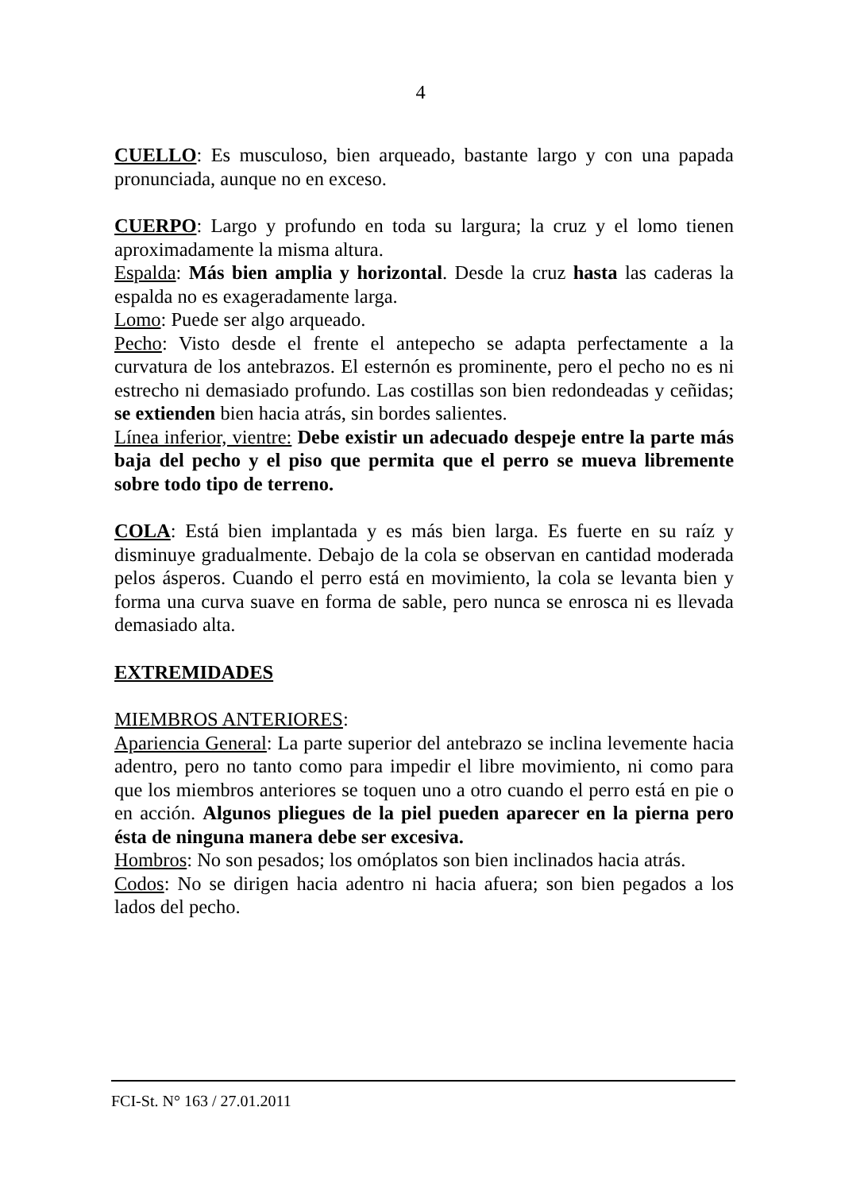4
CUELLO: Es musculoso, bien arqueado, bastante largo y con una papada pronunciada, aunque no en exceso.
CUERPO: Largo y profundo en toda su largura; la cruz y el lomo tienen aproximadamente la misma altura.
Espalda: Más bien amplia y horizontal. Desde la cruz hasta las caderas la espalda no es exageradamente larga.
Lomo: Puede ser algo arqueado.
Pecho: Visto desde el frente el antepecho se adapta perfectamente a la curvatura de los antebrazos. El esternón es prominente, pero el pecho no es ni estrecho ni demasiado profundo. Las costillas son bien redondeadas y ceñidas; se extienden bien hacia atrás, sin bordes salientes.
Línea inferior, vientre: Debe existir un adecuado despeje entre la parte más baja del pecho y el piso que permita que el perro se mueva libremente sobre todo tipo de terreno.
COLA: Está bien implantada y es más bien larga. Es fuerte en su raíz y disminuye gradualmente. Debajo de la cola se observan en cantidad moderada pelos ásperos. Cuando el perro está en movimiento, la cola se levanta bien y forma una curva suave en forma de sable, pero nunca se enrosca ni es llevada demasiado alta.
EXTREMIDADES
MIEMBROS ANTERIORES:
Apariencia General: La parte superior del antebrazo se inclina levemente hacia adentro, pero no tanto como para impedir el libre movimiento, ni como para que los miembros anteriores se toquen uno a otro cuando el perro está en pie o en acción. Algunos pliegues de la piel pueden aparecer en la pierna pero ésta de ninguna manera debe ser excesiva.
Hombros: No son pesados; los omóplatos son bien inclinados hacia atrás.
Codos: No se dirigen hacia adentro ni hacia afuera; son bien pegados a los lados del pecho.
FCI-St. N° 163 / 27.01.2011